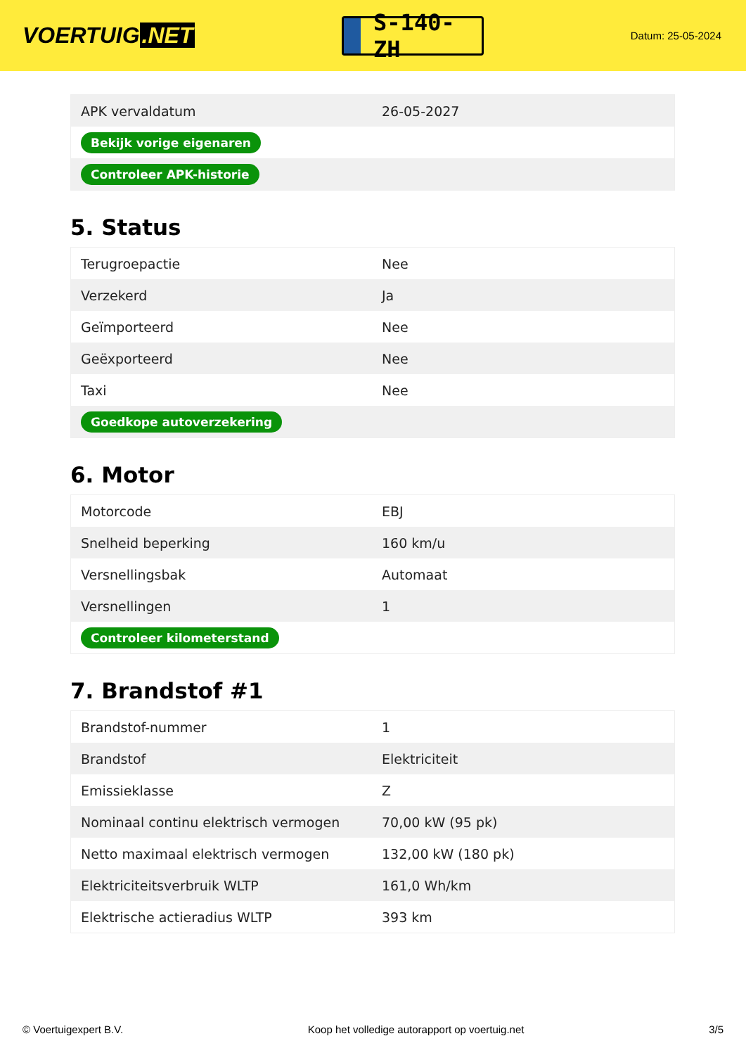VOERTUIG.NET
S-140-ZH
Datum: 25-05-2024
| APK vervaldatum | 26-05-2027 |
| Bekijk vorige eigenaren | |
| Controleer APK-historie | |
5. Status
| Terugroepactie | Nee |
| Verzekerd | Ja |
| Geïmporteerd | Nee |
| Geëxporteerd | Nee |
| Taxi | Nee |
| Goedkope autoverzekering | |
6. Motor
| Motorcode | EBJ |
| Snelheid beperking | 160 km/u |
| Versnellingsbak | Automaat |
| Versnellingen | 1 |
| Controleer kilometerstand | |
7. Brandstof #1
| Brandstof-nummer | 1 |
| Brandstof | Elektriciteit |
| Emissieklasse | Z |
| Nominaal continu elektrisch vermogen | 70,00 kW (95 pk) |
| Netto maximaal elektrisch vermogen | 132,00 kW (180 pk) |
| Elektriciteitsverbruik WLTP | 161,0 Wh/km |
| Elektrische actieradius WLTP | 393 km |
© Voertuigexpert B.V. Koop het volledige autorapport op voertuig.net 3/5